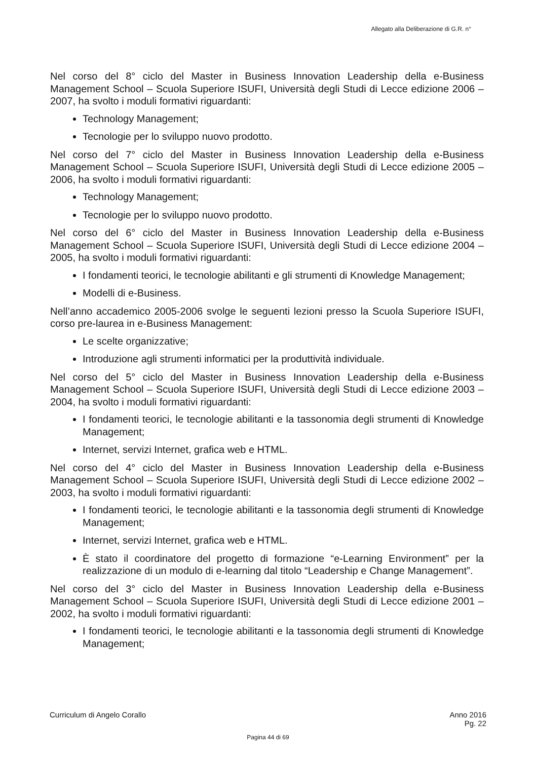Allegato alla Deliberazione di G.R. n°
Nel corso del 8° ciclo del Master in Business Innovation Leadership della e-Business Management School – Scuola Superiore ISUFI, Università degli Studi di Lecce edizione 2006 – 2007, ha svolto i moduli formativi riguardanti:
Technology Management;
Tecnologie per lo sviluppo nuovo prodotto.
Nel corso del 7° ciclo del Master in Business Innovation Leadership della e-Business Management School – Scuola Superiore ISUFI, Università degli Studi di Lecce edizione 2005 – 2006, ha svolto i moduli formativi riguardanti:
Technology Management;
Tecnologie per lo sviluppo nuovo prodotto.
Nel corso del 6° ciclo del Master in Business Innovation Leadership della e-Business Management School – Scuola Superiore ISUFI, Università degli Studi di Lecce edizione 2004 – 2005, ha svolto i moduli formativi riguardanti:
I fondamenti teorici, le tecnologie abilitanti e gli strumenti di Knowledge Management;
Modelli di e-Business.
Nell’anno accademico 2005-2006 svolge le seguenti lezioni presso la Scuola Superiore ISUFI, corso pre-laurea in e-Business Management:
Le scelte organizzative;
Introduzione agli strumenti informatici per la produttività individuale.
Nel corso del 5° ciclo del Master in Business Innovation Leadership della e-Business Management School – Scuola Superiore ISUFI, Università degli Studi di Lecce edizione 2003 – 2004, ha svolto i moduli formativi riguardanti:
I fondamenti teorici, le tecnologie abilitanti e la tassonomia degli strumenti di Knowledge Management;
Internet, servizi Internet, grafica web e HTML.
Nel corso del 4° ciclo del Master in Business Innovation Leadership della e-Business Management School – Scuola Superiore ISUFI, Università degli Studi di Lecce edizione 2002 – 2003, ha svolto i moduli formativi riguardanti:
I fondamenti teorici, le tecnologie abilitanti e la tassonomia degli strumenti di Knowledge Management;
Internet, servizi Internet, grafica web e HTML.
È stato il coordinatore del progetto di formazione “e-Learning Environment” per la realizzazione di un modulo di e-learning dal titolo “Leadership e Change Management”.
Nel corso del 3° ciclo del Master in Business Innovation Leadership della e-Business Management School – Scuola Superiore ISUFI, Università degli Studi di Lecce edizione 2001 – 2002, ha svolto i moduli formativi riguardanti:
I fondamenti teorici, le tecnologie abilitanti e la tassonomia degli strumenti di Knowledge Management;
Curriculum di Angelo Corallo Anno 2016
Pg. 22
Pagina 44 di 69